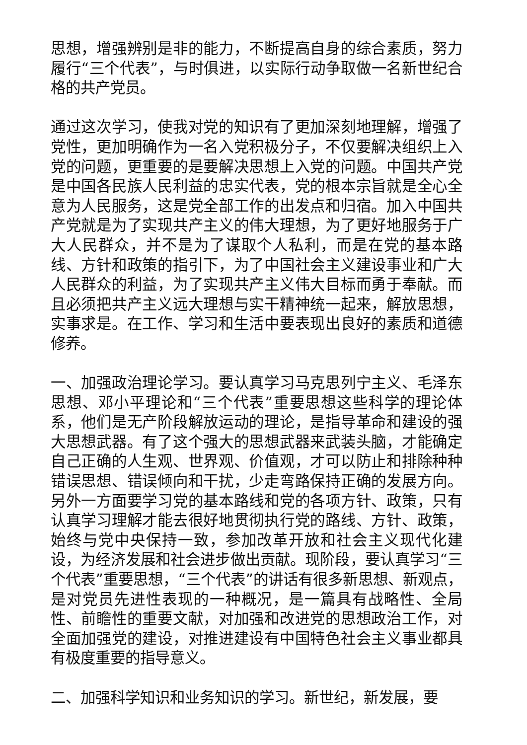思想，增强辨别是非的能力，不断提高自身的综合素质，努力履行“三个代表”，与时俱进，以实际行动争取做一名新世纪合格的共产党员。
通过这次学习，使我对党的知识有了更加深刻地理解，增强了党性，更加明确作为一名入党积极分子，不仅要解决组织上入党的问题，更重要的是要解决思想上入党的问题。中国共产党是中国各民族人民利益的忠实代表，党的根本宗旨就是全心全意为人民服务，这是党全部工作的出发点和归宿。加入中国共产党就是为了实现共产主义的伟大理想，为了更好地服务于广大人民群众，并不是为了谋取个人私利，而是在党的基本路线、方针和政策的指引下，为了中国社会主义建设事业和广大人民群众的利益，为了实现共产主义伟大目标而勇于奉献。而且必须把共产主义远大理想与实干精神统一起来，解放思想，实事求是。在工作、学习和生活中要表现出良好的素质和道德修养。
一、加强政治理论学习。要认真学习马克思列宁主义、毛泽东思想、邓小平理论和“三个代表”重要思想这些科学的理论体系，他们是无产阶段解放运动的理论，是指导革命和建设的强大思想武器。有了这个强大的思想武器来武装头脑，才能确定自己正确的人生观、世界观、价值观，才可以防止和排除种种错误思想、错误倾向和干扰，少走弯路保持正确的发展方向。另外一方面要学习党的基本路线和党的各项方针、政策，只有认真学习理解才能去很好地贯彻执行党的路线、方针、政策，始终与党中央保持一致，参加改革开放和社会主义现代化建设，为经济发展和社会进步做出贡献。现阶段，要认真学习“三个代表”重要思想，“三个代表”的讲话有很多新思想、新观点，是对党员先进性表现的一种概况，是一篇具有战略性、全局性、前瞻性的重要文献，对加强和改进党的思想政治工作，对全面加强党的建设，对推进建设有中国特色社会主义事业都具有极度重要的指导意义。
二、加强科学知识和业务知识的学习。新世纪，新发展，要